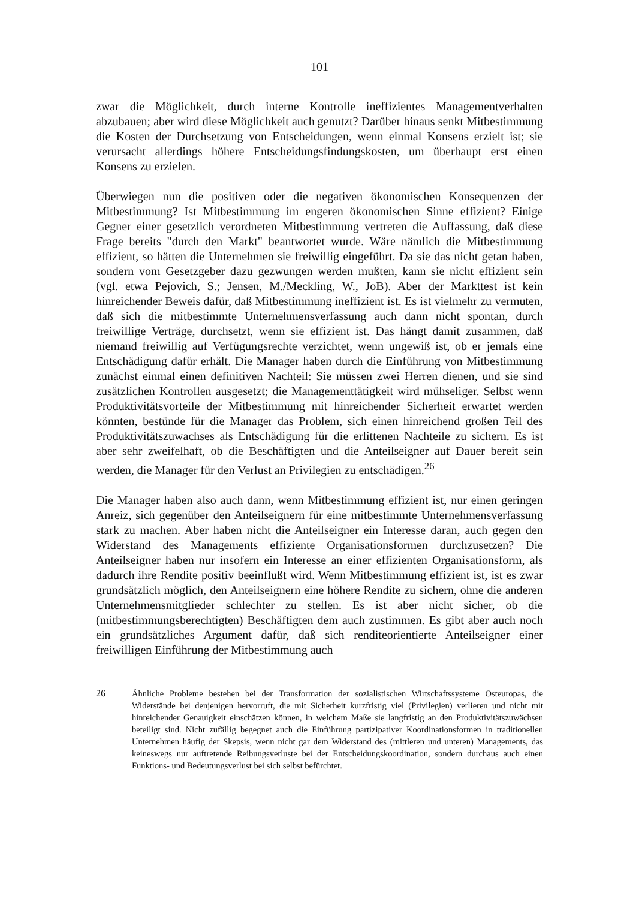101
zwar die Möglichkeit, durch interne Kontrolle ineffizientes Managementverhalten abzubauen; aber wird diese Möglichkeit auch genutzt? Darüber hinaus senkt Mitbestimmung die Kosten der Durchsetzung von Entscheidungen, wenn einmal Konsens erzielt ist; sie verursacht allerdings höhere Entscheidungsfindungskosten, um überhaupt erst einen Konsens zu erzielen.
Überwiegen nun die positiven oder die negativen ökonomischen Konsequenzen der Mitbestimmung? Ist Mitbestimmung im engeren ökonomischen Sinne effizient? Einige Gegner einer gesetzlich verordneten Mitbestimmung vertreten die Auffassung, daß diese Frage bereits "durch den Markt" beantwortet wurde. Wäre nämlich die Mitbestimmung effizient, so hätten die Unternehmen sie freiwillig eingeführt. Da sie das nicht getan haben, sondern vom Gesetzgeber dazu gezwungen werden mußten, kann sie nicht effizient sein (vgl. etwa Pejovich, S.; Jensen, M./Meckling, W., JoB). Aber der Markttest ist kein hinreichender Beweis dafür, daß Mitbestimmung ineffizient ist. Es ist vielmehr zu vermuten, daß sich die mitbestimmte Unternehmensverfassung auch dann nicht spontan, durch freiwillige Verträge, durchsetzt, wenn sie effizient ist. Das hängt damit zusammen, daß niemand freiwillig auf Verfügungsrechte verzichtet, wenn ungewiß ist, ob er jemals eine Entschädigung dafür erhält. Die Manager haben durch die Einführung von Mitbestimmung zunächst einmal einen definitiven Nachteil: Sie müssen zwei Herren dienen, und sie sind zusätzlichen Kontrollen ausgesetzt; die Managementtätigkeit wird mühseliger. Selbst wenn Produktivitätsvorteile der Mitbestimmung mit hinreichender Sicherheit erwartet werden könnten, bestünde für die Manager das Problem, sich einen hinreichend großen Teil des Produktivitätszuwachses als Entschädigung für die erlittenen Nachteile zu sichern. Es ist aber sehr zweifelhaft, ob die Beschäftigten und die Anteilseigner auf Dauer bereit sein werden, die Manager für den Verlust an Privilegien zu entschädigen.<sup>26</sup>
Die Manager haben also auch dann, wenn Mitbestimmung effizient ist, nur einen geringen Anreiz, sich gegenüber den Anteilseignern für eine mitbestimmte Unternehmensverfassung stark zu machen. Aber haben nicht die Anteilseigner ein Interesse daran, auch gegen den Widerstand des Managements effiziente Organisationsformen durchzusetzen? Die Anteilseigner haben nur insofern ein Interesse an einer effizienten Organisationsform, als dadurch ihre Rendite positiv beeinflußt wird. Wenn Mitbestimmung effizient ist, ist es zwar grundsätzlich möglich, den Anteilseignern eine höhere Rendite zu sichern, ohne die anderen Unternehmensmitglieder schlechter zu stellen. Es ist aber nicht sicher, ob die (mitbestimmungsberechtigten) Beschäftigten dem auch zustimmen. Es gibt aber auch noch ein grundsätzliches Argument dafür, daß sich renditeorientierte Anteilseigner einer freiwilligen Einführung der Mitbestimmung auch
26 Ähnliche Probleme bestehen bei der Transformation der sozialistischen Wirtschaftssysteme Osteuropas, die Widerstände bei denjenigen hervorruft, die mit Sicherheit kurzfristig viel (Privilegien) verlieren und nicht mit hinreichender Genauigkeit einschätzen können, in welchem Maße sie langfristig an den Produktivitätszuwächsen beteiligt sind. Nicht zufällig begegnet auch die Einführung partizipativer Koordinationsformen in traditionellen Unternehmen häufig der Skepsis, wenn nicht gar dem Widerstand des (mittleren und unteren) Managements, das keineswegs nur auftretende Reibungsverluste bei der Entscheidungskoordination, sondern durchaus auch einen Funktions- und Bedeutungsverlust bei sich selbst befürchtet.